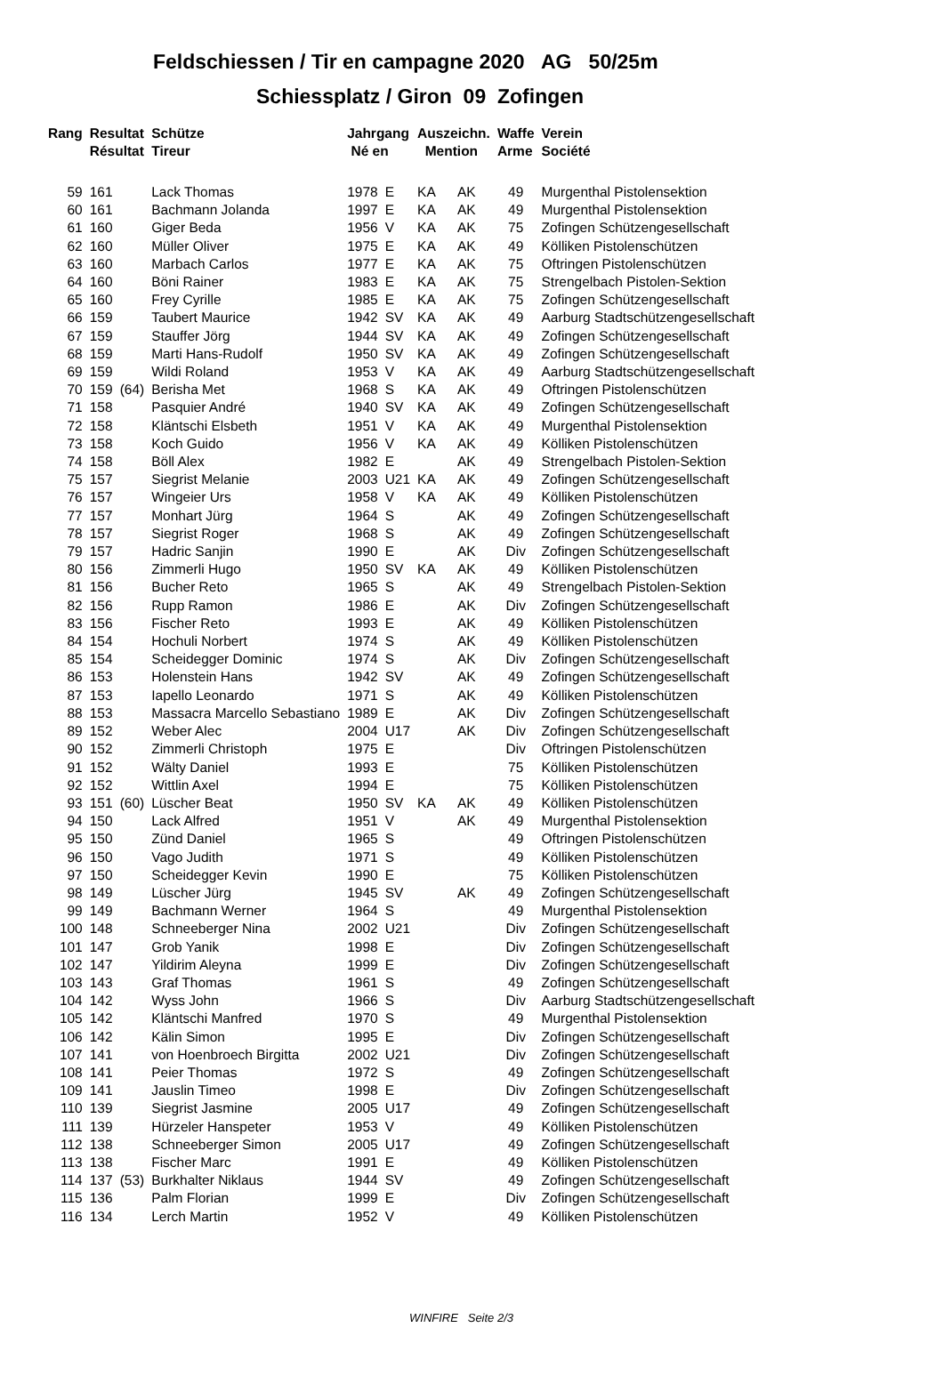Feldschiessen / Tir en campagne 2020 AG 50/25m
Schiessplatz / Giron 09 Zofingen
| Rang | Resultat Résultat | | Schütze Tireur | Jahrgang Né en | | Auszeichn. Mention | | Waffe Arme | Verein Société |
| --- | --- | --- | --- | --- | --- | --- | --- | --- | --- |
| 59 | 161 | | Lack Thomas | 1978 | E | KA | AK | 49 | Murgenthal Pistolensektion |
| 60 | 161 | | Bachmann Jolanda | 1997 | E | KA | AK | 49 | Murgenthal Pistolensektion |
| 61 | 160 | | Giger Beda | 1956 | V | KA | AK | 75 | Zofingen Schützengesellschaft |
| 62 | 160 | | Müller Oliver | 1975 | E | KA | AK | 49 | Kölliken Pistolenschützen |
| 63 | 160 | | Marbach Carlos | 1977 | E | KA | AK | 75 | Oftringen Pistolenschützen |
| 64 | 160 | | Böni Rainer | 1983 | E | KA | AK | 75 | Strengelbach Pistolen-Sektion |
| 65 | 160 | | Frey Cyrille | 1985 | E | KA | AK | 75 | Zofingen Schützengesellschaft |
| 66 | 159 | | Taubert Maurice | 1942 | SV | KA | AK | 49 | Aarburg Stadtschützengesellschaft |
| 67 | 159 | | Stauffer Jörg | 1944 | SV | KA | AK | 49 | Zofingen Schützengesellschaft |
| 68 | 159 | | Marti Hans-Rudolf | 1950 | SV | KA | AK | 49 | Zofingen Schützengesellschaft |
| 69 | 159 | | Wildi Roland | 1953 | V | KA | AK | 49 | Aarburg Stadtschützengesellschaft |
| 70 | 159 | (64) | Berisha Met | 1968 | S | KA | AK | 49 | Oftringen Pistolenschützen |
| 71 | 158 | | Pasquier André | 1940 | SV | KA | AK | 49 | Zofingen Schützengesellschaft |
| 72 | 158 | | Kläntschi Elsbeth | 1951 | V | KA | AK | 49 | Murgenthal Pistolensektion |
| 73 | 158 | | Koch Guido | 1956 | V | KA | AK | 49 | Kölliken Pistolenschützen |
| 74 | 158 | | Böll Alex | 1982 | E | | AK | 49 | Strengelbach Pistolen-Sektion |
| 75 | 157 | | Siegrist Melanie | 2003 | U21 | KA | AK | 49 | Zofingen Schützengesellschaft |
| 76 | 157 | | Wingeier Urs | 1958 | V | KA | AK | 49 | Kölliken Pistolenschützen |
| 77 | 157 | | Monhart Jürg | 1964 | S | | AK | 49 | Zofingen Schützengesellschaft |
| 78 | 157 | | Siegrist Roger | 1968 | S | | AK | 49 | Zofingen Schützengesellschaft |
| 79 | 157 | | Hadric Sanjin | 1990 | E | | AK | Div | Zofingen Schützengesellschaft |
| 80 | 156 | | Zimmerli Hugo | 1950 | SV | KA | AK | 49 | Kölliken Pistolenschützen |
| 81 | 156 | | Bucher Reto | 1965 | S | | AK | 49 | Strengelbach Pistolen-Sektion |
| 82 | 156 | | Rupp Ramon | 1986 | E | | AK | Div | Zofingen Schützengesellschaft |
| 83 | 156 | | Fischer Reto | 1993 | E | | AK | 49 | Kölliken Pistolenschützen |
| 84 | 154 | | Hochuli Norbert | 1974 | S | | AK | 49 | Kölliken Pistolenschützen |
| 85 | 154 | | Scheidegger Dominic | 1974 | S | | AK | Div | Zofingen Schützengesellschaft |
| 86 | 153 | | Holenstein Hans | 1942 | SV | | AK | 49 | Zofingen Schützengesellschaft |
| 87 | 153 | | Iapello Leonardo | 1971 | S | | AK | 49 | Kölliken Pistolenschützen |
| 88 | 153 | | Massacra Marcello Sebastiano | 1989 | E | | AK | Div | Zofingen Schützengesellschaft |
| 89 | 152 | | Weber Alec | 2004 | U17 | | AK | Div | Zofingen Schützengesellschaft |
| 90 | 152 | | Zimmerli Christoph | 1975 | E | | | Div | Oftringen Pistolenschützen |
| 91 | 152 | | Wälty Daniel | 1993 | E | | | 75 | Kölliken Pistolenschützen |
| 92 | 152 | | Wittlin Axel | 1994 | E | | | 75 | Kölliken Pistolenschützen |
| 93 | 151 | (60) | Lüscher Beat | 1950 | SV | KA | AK | 49 | Kölliken Pistolenschützen |
| 94 | 150 | | Lack Alfred | 1951 | V | | AK | 49 | Murgenthal Pistolensektion |
| 95 | 150 | | Zünd Daniel | 1965 | S | | | 49 | Oftringen Pistolenschützen |
| 96 | 150 | | Vago Judith | 1971 | S | | | 49 | Kölliken Pistolenschützen |
| 97 | 150 | | Scheidegger Kevin | 1990 | E | | | 75 | Kölliken Pistolenschützen |
| 98 | 149 | | Lüscher Jürg | 1945 | SV | | AK | 49 | Zofingen Schützengesellschaft |
| 99 | 149 | | Bachmann Werner | 1964 | S | | | 49 | Murgenthal Pistolensektion |
| 100 | 148 | | Schneeberger Nina | 2002 | U21 | | | Div | Zofingen Schützengesellschaft |
| 101 | 147 | | Grob Yanik | 1998 | E | | | Div | Zofingen Schützengesellschaft |
| 102 | 147 | | Yildirim Aleyna | 1999 | E | | | Div | Zofingen Schützengesellschaft |
| 103 | 143 | | Graf Thomas | 1961 | S | | | 49 | Zofingen Schützengesellschaft |
| 104 | 142 | | Wyss John | 1966 | S | | | Div | Aarburg Stadtschützengesellschaft |
| 105 | 142 | | Kläntschi Manfred | 1970 | S | | | 49 | Murgenthal Pistolensektion |
| 106 | 142 | | Kälin Simon | 1995 | E | | | Div | Zofingen Schützengesellschaft |
| 107 | 141 | | von Hoenbroech Birgitta | 2002 | U21 | | | Div | Zofingen Schützengesellschaft |
| 108 | 141 | | Peier Thomas | 1972 | S | | | 49 | Zofingen Schützengesellschaft |
| 109 | 141 | | Jauslin Timeo | 1998 | E | | | Div | Zofingen Schützengesellschaft |
| 110 | 139 | | Siegrist Jasmine | 2005 | U17 | | | 49 | Zofingen Schützengesellschaft |
| 111 | 139 | | Hürzeler Hanspeter | 1953 | V | | | 49 | Kölliken Pistolenschützen |
| 112 | 138 | | Schneeberger Simon | 2005 | U17 | | | 49 | Zofingen Schützengesellschaft |
| 113 | 138 | | Fischer Marc | 1991 | E | | | 49 | Kölliken Pistolenschützen |
| 114 | 137 | (53) | Burkhalter Niklaus | 1944 | SV | | | 49 | Zofingen Schützengesellschaft |
| 115 | 136 | | Palm Florian | 1999 | E | | | Div | Zofingen Schützengesellschaft |
| 116 | 134 | | Lerch Martin | 1952 | V | | | 49 | Kölliken Pistolenschützen |
WINFIRE Seite 2/3